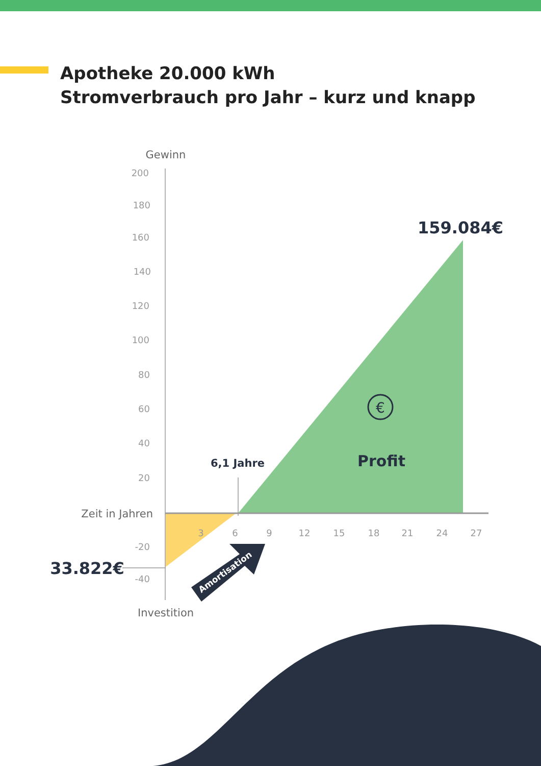Apotheke 20.000 kWh
Stromverbrauch pro Jahr – kurz und knapp
200
180
160
140
120
100
80
60
40
20
-20
-40
3
6
9
12
15
18
21
24
27
Gewinn
Zeit in Jahren
Investition
6,1 Jahre
159.084€
33.822€
Profit
€
Amortisation